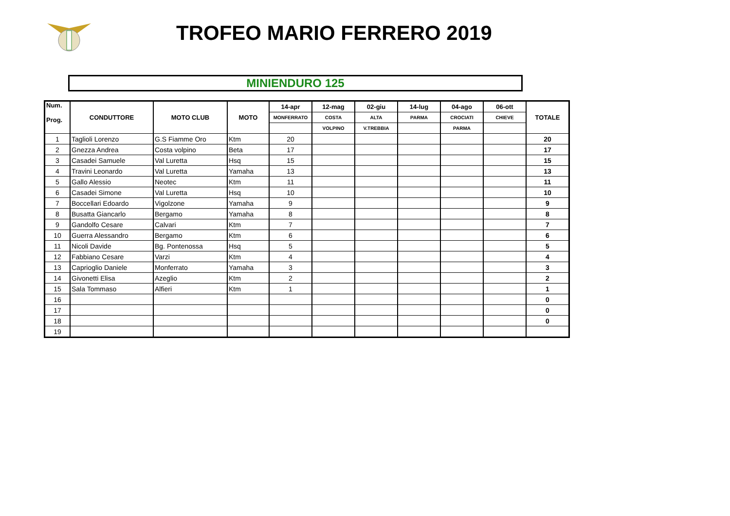TROFEO MARIO FERRERO 2019
MINIENDURO 125
| Num. Prog. | CONDUTTORE | MOTO CLUB | MOTO | 14-apr | 12-mag | 02-giu | 14-lug | 04-ago | 06-ott | TOTALE |
| --- | --- | --- | --- | --- | --- | --- | --- | --- | --- | --- |
| | | | | MONFERRATO | COSTA | ALTA | PARMA | CROCIATI | CHIEVE | |
| | | | | | VOLPINO | V.TREBBIA | | PARMA | | |
| 1 | Taglioli Lorenzo | G.S Fiamme Oro | Ktm | 20 | | | | | | 20 |
| 2 | Gnezza Andrea | Costa volpino | Beta | 17 | | | | | | 17 |
| 3 | Casadei Samuele | Val Luretta | Hsq | 15 | | | | | | 15 |
| 4 | Travini Leonardo | Val Luretta | Yamaha | 13 | | | | | | 13 |
| 5 | Gallo Alessio | Neotec | Ktm | 11 | | | | | | 11 |
| 6 | Casadei Simone | Val Luretta | Hsq | 10 | | | | | | 10 |
| 7 | Boccellari Edoardo | Vigolzone | Yamaha | 9 | | | | | | 9 |
| 8 | Busatta Giancarlo | Bergamo | Yamaha | 8 | | | | | | 8 |
| 9 | Gandolfo Cesare | Calvari | Ktm | 7 | | | | | | 7 |
| 10 | Guerra Alessandro | Bergamo | Ktm | 6 | | | | | | 6 |
| 11 | Nicoli Davide | Bg. Pontenossa | Hsq | 5 | | | | | | 5 |
| 12 | Fabbiano Cesare | Varzi | Ktm | 4 | | | | | | 4 |
| 13 | Caprioglio Daniele | Monferrato | Yamaha | 3 | | | | | | 3 |
| 14 | Givonetti Elisa | Azeglio | Ktm | 2 | | | | | | 2 |
| 15 | Sala Tommaso | Alfieri | Ktm | 1 | | | | | | 1 |
| 16 | | | | | | | | | | 0 |
| 17 | | | | | | | | | | 0 |
| 18 | | | | | | | | | | 0 |
| 19 | | | | | | | | | | |